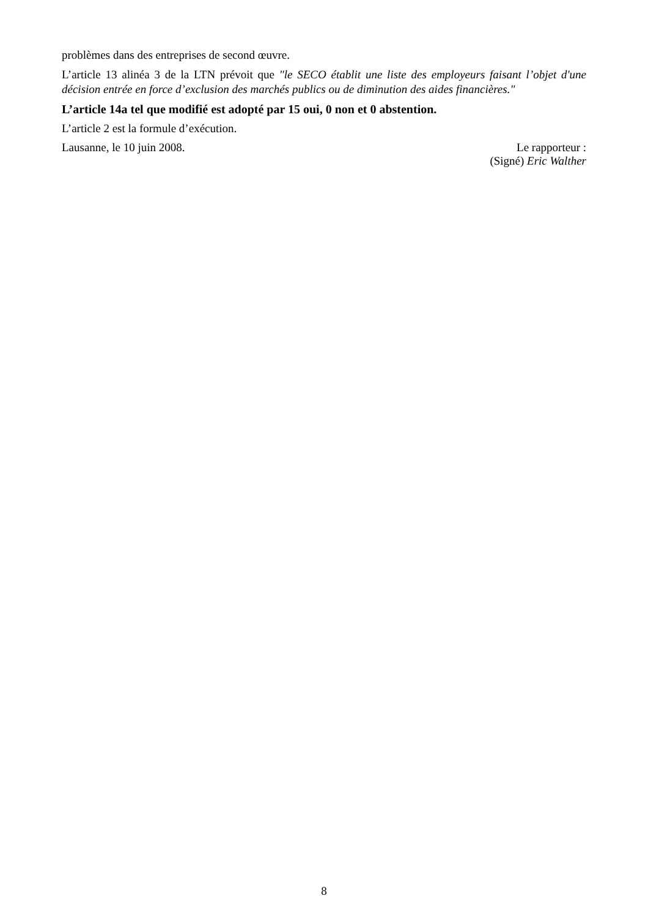problèmes dans des entreprises de second œuvre.
L’article 13 alinéa 3 de la LTN prévoit que "le SECO établit une liste des employeurs faisant l’objet d'une décision entrée en force d’exclusion des marchés publics ou de diminution des aides financières."
L’article 14a tel que modifié est adopté par 15 oui, 0 non et 0 abstention.
L’article 2 est la formule d’exécution.
Lausanne, le 10 juin 2008. Le rapporteur :
(Signé) Eric Walther
8